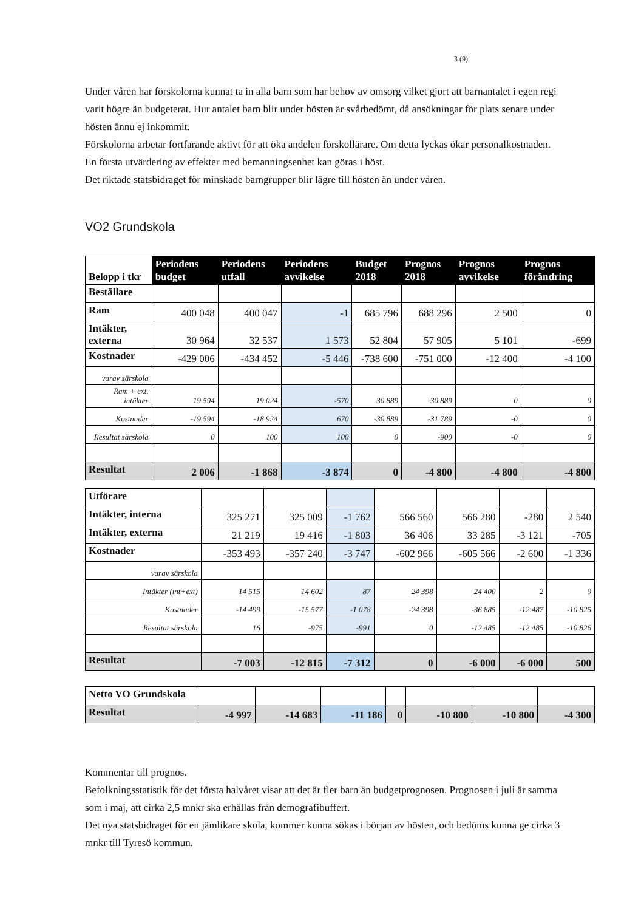3 (9)
Under våren har förskolorna kunnat ta in alla barn som har behov av omsorg vilket gjort att barnantalet i egen regi varit högre än budgeterat. Hur antalet barn blir under hösten är svårbedömt, då ansökningar för plats senare under hösten ännu ej inkommit.
Förskolorna arbetar fortfarande aktivt för att öka andelen förskollärare. Om detta lyckas ökar personalkostnaden.
En första utvärdering av effekter med bemanningsenhet kan göras i höst.
Det riktade statsbidraget för minskade barngrupper blir lägre till hösten än under våren.
VO2 Grundskola
| Belopp i tkr | Periodens budget | Periodens utfall | Periodens avvikelse | Budget 2018 | Prognos 2018 | Prognos avvikelse | Prognos förändring |
| --- | --- | --- | --- | --- | --- | --- | --- |
| Beställare | | | | | | | |
| Ram | 400 048 | 400 047 | -1 | 685 796 | 688 296 | 2 500 | 0 |
| Intäkter, externa | 30 964 | 32 537 | 1 573 | 52 804 | 57 905 | 5 101 | -699 |
| Kostnader | -429 006 | -434 452 | -5 446 | -738 600 | -751 000 | -12 400 | -4 100 |
| varav särskola | | | | | | | |
| Ram + ext. intäkter | 19 594 | 19 024 | -570 | 30 889 | 30 889 | 0 | 0 |
| Kostnader | -19 594 | -18 924 | 670 | -30 889 | -31 789 | -0 | 0 |
| Resultat särskola | 0 | 100 | 100 | 0 | -900 | -0 | 0 |
| Resultat | 2 006 | -1 868 | -3 874 | 0 | -4 800 | -4 800 | -4 800 |
| Utförare | | | | | | | |
| Intäkter, interna | 325 271 | 325 009 | -1 762 | 566 560 | 566 280 | -280 | 2 540 |
| Intäkter, externa | 21 219 | 19 416 | -1 803 | 36 406 | 33 285 | -3 121 | -705 |
| Kostnader | -353 493 | -357 240 | -3 747 | -602 966 | -605 566 | -2 600 | -1 336 |
| varav särskola | | | | | | | |
| Intäkter (int+ext) | 14 515 | 14 602 | 87 | 24 398 | 24 400 | 2 | 0 |
| Kostnader | -14 499 | -15 577 | -1 078 | -24 398 | -36 885 | -12 487 | -10 825 |
| Resultat särskola | 16 | -975 | -991 | 0 | -12 485 | -12 485 | -10 826 |
| Resultat | -7 003 | -12 815 | -7 312 | 0 | -6 000 | -6 000 | 500 |
| Netto VO Grundskola | | | | | | | |
| Resultat | -4 997 | -14 683 | -11 186 | 0 | -10 800 | -10 800 | -4 300 |
Kommentar till prognos.
Befolkningsstatistik för det första halvåret visar att det är fler barn än budgetprognosen. Prognosen i juli är samma som i maj, att cirka 2,5 mnkr ska erhållas från demografibuffert.
Det nya statsbidraget för en jämlikare skola, kommer kunna sökas i början av hösten, och bedöms kunna ge cirka 3 mnkr till Tyresö kommun.